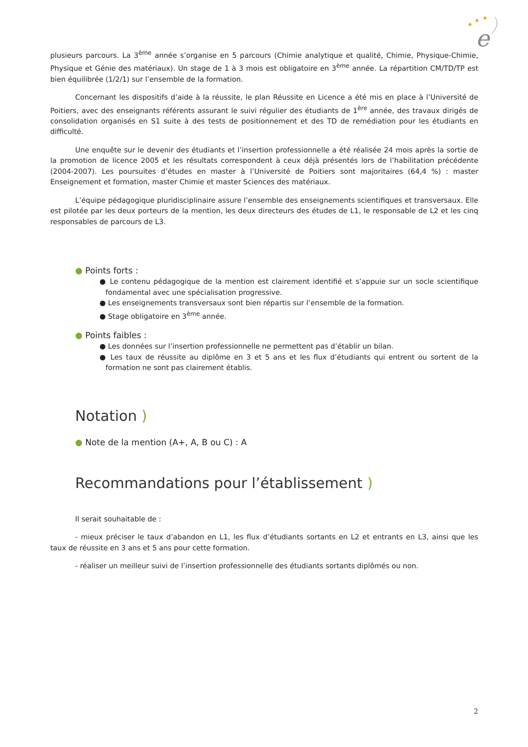★
★
★
e
plusieurs parcours. La 3<sup>ème</sup> année s’organise en 5 parcours (Chimie analytique et qualité, Chimie, Physique-Chimie, Physique et Génie des matériaux). Un stage de 1 à 3 mois est obligatoire en 3<sup>ème</sup> année. La répartition CM/TD/TP est bien équilibrée (1/2/1) sur l’ensemble de la formation.
Concernant les dispositifs d’aide à la réussite, le plan Réussite en Licence a été mis en place à l’Université de Poitiers, avec des enseignants référents assurant le suivi régulier des étudiants de 1<sup>ère</sup> année, des travaux dirigés de consolidation organisés en S1 suite à des tests de positionnement et des TD de remédiation pour les étudiants en difficulté.
Une enquête sur le devenir des étudiants et l’insertion professionnelle a été réalisée 24 mois après la sortie de la promotion de licence 2005 et les résultats correspondent à ceux déjà présentés lors de l’habilitation précédente (2004-2007). Les poursuites d’études en master à l’Université de Poitiers sont majoritaires (64,4 %) : master Enseignement et formation, master Chimie et master Sciences des matériaux.
L’équipe pédagogique pluridisciplinaire assure l’ensemble des enseignements scientifiques et transversaux. Elle est pilotée par les deux porteurs de la mention, les deux directeurs des études de L1, le responsable de L2 et les cinq responsables de parcours de L3.
● Points forts :
● Le contenu pédagogique de la mention est clairement identifié et s’appuie sur un socle scientifique fondamental avec une spécialisation progressive.
● Les enseignements transversaux sont bien répartis sur l’ensemble de la formation.
● Stage obligatoire en 3<sup>ème</sup> année.
● Points faibles :
● Les données sur l’insertion professionnelle ne permettent pas d’établir un bilan.
● Les taux de réussite au diplôme en 3 et 5 ans et les flux d’étudiants qui entrent ou sortent de la formation ne sont pas clairement établis.
Notation )
● Note de la mention (A+, A, B ou C) : A
Recommandations pour l’établissement )
Il serait souhaitable de :
- mieux préciser le taux d’abandon en L1, les flux d’étudiants sortants en L2 et entrants en L3, ainsi que les taux de réussite en 3 ans et 5 ans pour cette formation.
- réaliser un meilleur suivi de l’insertion professionnelle des étudiants sortants diplômés ou non.
2